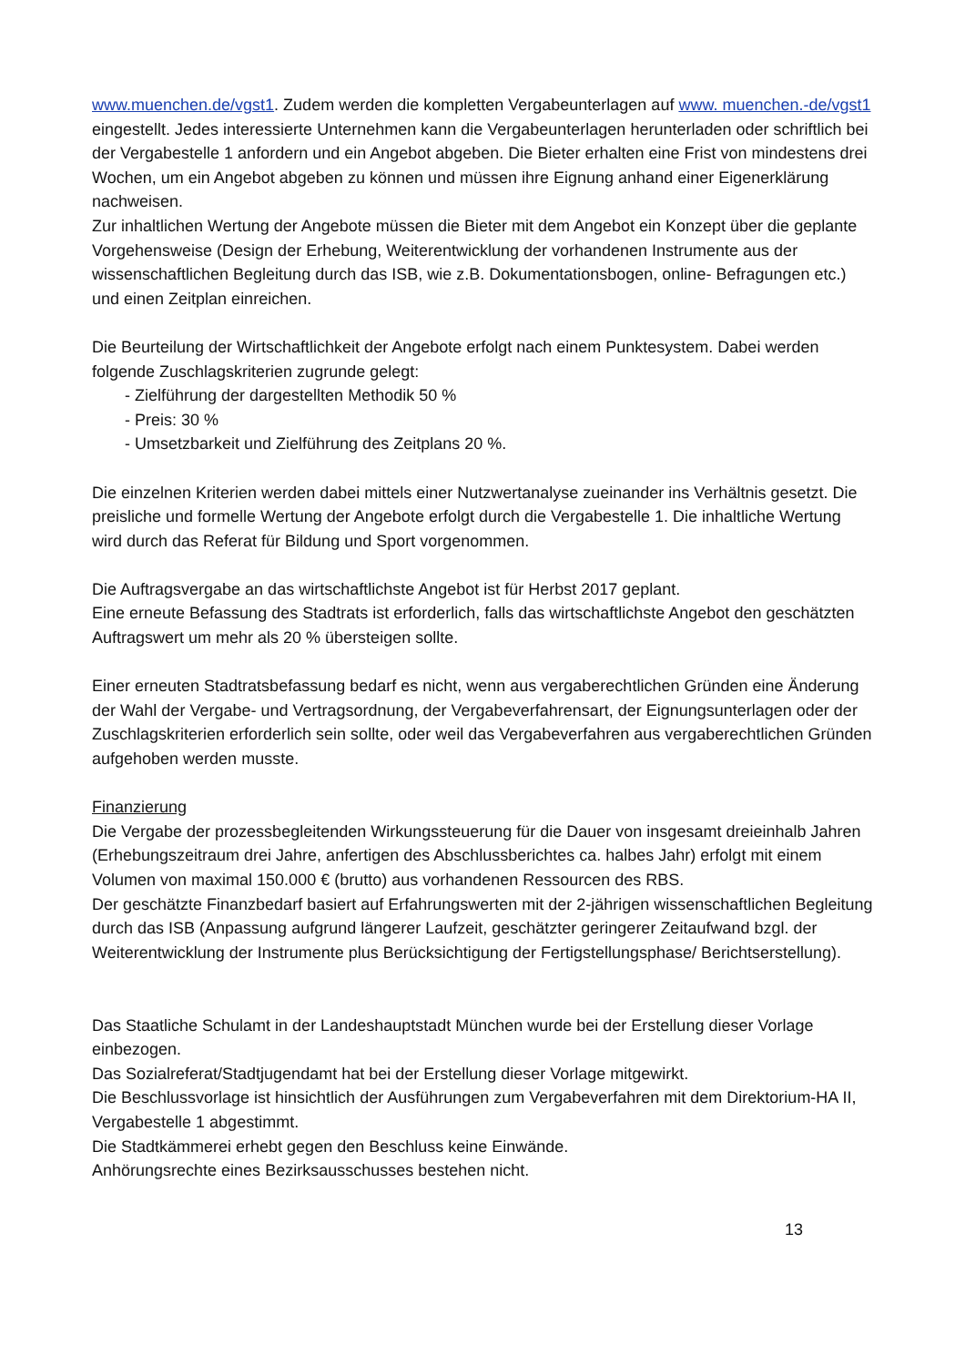www.muenchen.de/vgst1. Zudem werden die kompletten Vergabeunterlagen auf www. muenchen.-de/vgst1 eingestellt. Jedes interessierte Unternehmen kann die Vergabeunterlagen herunterladen oder schriftlich bei der Vergabestelle 1 anfordern und ein Angebot abgeben. Die Bieter erhalten eine Frist von mindestens drei Wochen, um ein Angebot abgeben zu können und müssen ihre Eignung anhand einer Eigenerklärung nachweisen.
Zur inhaltlichen Wertung der Angebote müssen die Bieter mit dem Angebot ein Konzept über die geplante Vorgehensweise (Design der Erhebung, Weiterentwicklung der vorhandenen Instrumente aus der wissenschaftlichen Begleitung durch das ISB, wie z.B. Dokumentationsbogen, online- Befragungen etc.) und einen Zeitplan einreichen.
Die Beurteilung der Wirtschaftlichkeit der Angebote erfolgt nach einem Punktesystem. Dabei werden folgende Zuschlagskriterien zugrunde gelegt:
- Zielführung der dargestellten Methodik 50 %
- Preis: 30 %
- Umsetzbarkeit und Zielführung des Zeitplans 20 %.
Die einzelnen Kriterien werden dabei mittels einer Nutzwertanalyse zueinander ins Verhältnis gesetzt. Die preisliche und formelle Wertung der Angebote erfolgt durch die Vergabestelle 1. Die inhaltliche Wertung wird durch das Referat für Bildung und Sport vorgenommen.
Die Auftragsvergabe an das wirtschaftlichste Angebot ist für Herbst 2017 geplant.
Eine erneute Befassung des Stadtrats ist erforderlich, falls das wirtschaftlichste Angebot den geschätzten Auftragswert um mehr als 20 % übersteigen sollte.
Einer erneuten Stadtratsbefassung bedarf es nicht, wenn aus vergaberechtlichen Gründen eine Änderung der Wahl der Vergabe- und Vertragsordnung, der Vergabeverfahrensart, der Eignungsunterlagen oder der Zuschlagskriterien erforderlich sein sollte, oder weil das Vergabeverfahren aus vergaberechtlichen Gründen aufgehoben werden musste.
Finanzierung
Die Vergabe der prozessbegleitenden Wirkungssteuerung für die Dauer von insgesamt dreieinhalb Jahren (Erhebungszeitraum drei Jahre, anfertigen des Abschlussberichtes ca. halbes Jahr) erfolgt mit einem Volumen von maximal 150.000 € (brutto) aus vorhandenen Ressourcen des RBS.
Der geschätzte Finanzbedarf basiert auf Erfahrungswerten mit der 2-jährigen wissenschaftlichen Begleitung durch das ISB (Anpassung aufgrund längerer Laufzeit, geschätzter geringerer Zeitaufwand bzgl. der Weiterentwicklung der Instrumente plus Berücksichtigung der Fertigstellungsphase/ Berichtserstellung).
Das Staatliche Schulamt in der Landeshauptstadt München wurde bei der Erstellung dieser Vorlage einbezogen.
Das Sozialreferat/Stadtjugendamt hat bei der Erstellung dieser Vorlage mitgewirkt.
Die Beschlussvorlage ist hinsichtlich der Ausführungen zum Vergabeverfahren mit dem Direktorium-HA II, Vergabestelle 1 abgestimmt.
Die Stadtkämmerei erhebt gegen den Beschluss keine Einwände.
Anhörungsrechte eines Bezirksausschusses bestehen nicht.
13